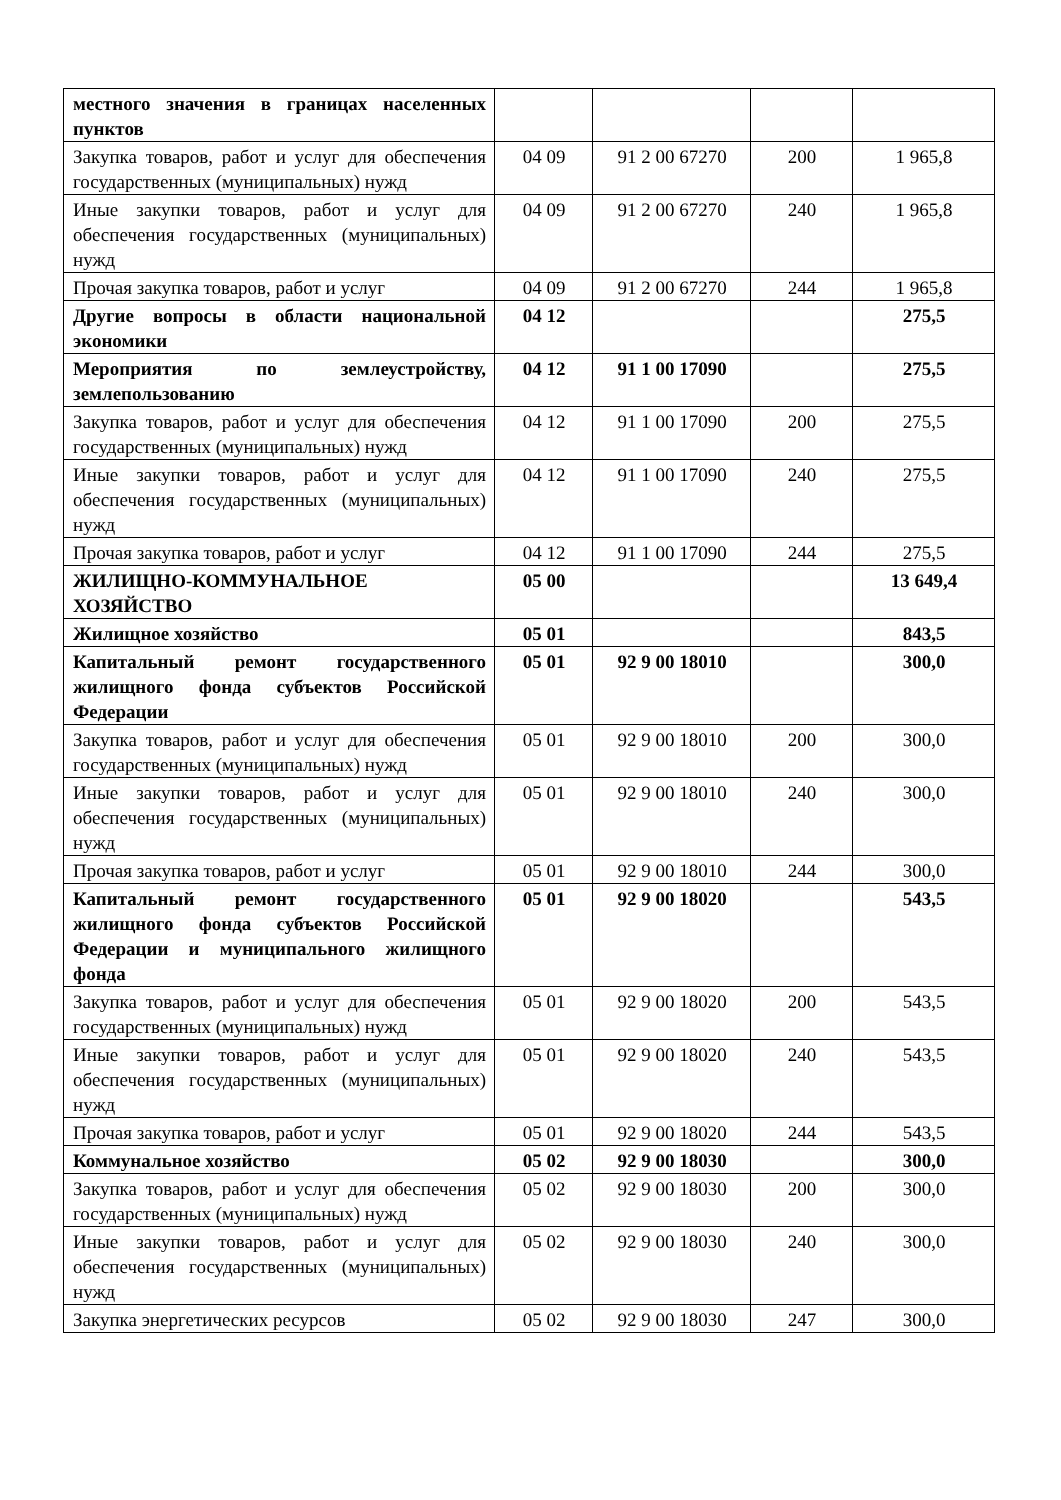| местного значения в границах населенных пунктов | | | | |
| Закупка товаров, работ и услуг для обеспечения государственных (муниципальных) нужд | 04 09 | 91 2 00 67270 | 200 | 1 965,8 |
| Иные закупки товаров, работ и услуг для обеспечения государственных (муниципальных) нужд | 04 09 | 91 2 00 67270 | 240 | 1 965,8 |
| Прочая закупка товаров, работ и услуг | 04 09 | 91 2 00 67270 | 244 | 1 965,8 |
| Другие вопросы в области национальной экономики | 04 12 | | | 275,5 |
| Мероприятия по землеустройству, землепользованию | 04 12 | 91 1 00 17090 | | 275,5 |
| Закупка товаров, работ и услуг для обеспечения государственных (муниципальных) нужд | 04 12 | 91 1 00 17090 | 200 | 275,5 |
| Иные закупки товаров, работ и услуг для обеспечения государственных (муниципальных) нужд | 04 12 | 91 1 00 17090 | 240 | 275,5 |
| Прочая закупка товаров, работ и услуг | 04 12 | 91 1 00 17090 | 244 | 275,5 |
| ЖИЛИЩНО-КОММУНАЛЬНОЕ ХОЗЯЙСТВО | 05 00 | | | 13 649,4 |
| Жилищное хозяйство | 05 01 | | | 843,5 |
| Капитальный ремонт государственного жилищного фонда субъектов Российской Федерации | 05 01 | 92 9 00 18010 | | 300,0 |
| Закупка товаров, работ и услуг для обеспечения государственных (муниципальных) нужд | 05 01 | 92 9 00 18010 | 200 | 300,0 |
| Иные закупки товаров, работ и услуг для обеспечения государственных (муниципальных) нужд | 05 01 | 92 9 00 18010 | 240 | 300,0 |
| Прочая закупка товаров, работ и услуг | 05 01 | 92 9 00 18010 | 244 | 300,0 |
| Капитальный ремонт государственного жилищного фонда субъектов Российской Федерации и муниципального жилищного фонда | 05 01 | 92 9 00 18020 | | 543,5 |
| Закупка товаров, работ и услуг для обеспечения государственных (муниципальных) нужд | 05 01 | 92 9 00 18020 | 200 | 543,5 |
| Иные закупки товаров, работ и услуг для обеспечения государственных (муниципальных) нужд | 05 01 | 92 9 00 18020 | 240 | 543,5 |
| Прочая закупка товаров, работ и услуг | 05 01 | 92 9 00 18020 | 244 | 543,5 |
| Коммунальное хозяйство | 05 02 | 92 9 00 18030 | | 300,0 |
| Закупка товаров, работ и услуг для обеспечения государственных (муниципальных) нужд | 05 02 | 92 9 00 18030 | 200 | 300,0 |
| Иные закупки товаров, работ и услуг для обеспечения государственных (муниципальных) нужд | 05 02 | 92 9 00 18030 | 240 | 300,0 |
| Закупка энергетических ресурсов | 05 02 | 92 9 00 18030 | 247 | 300,0 |